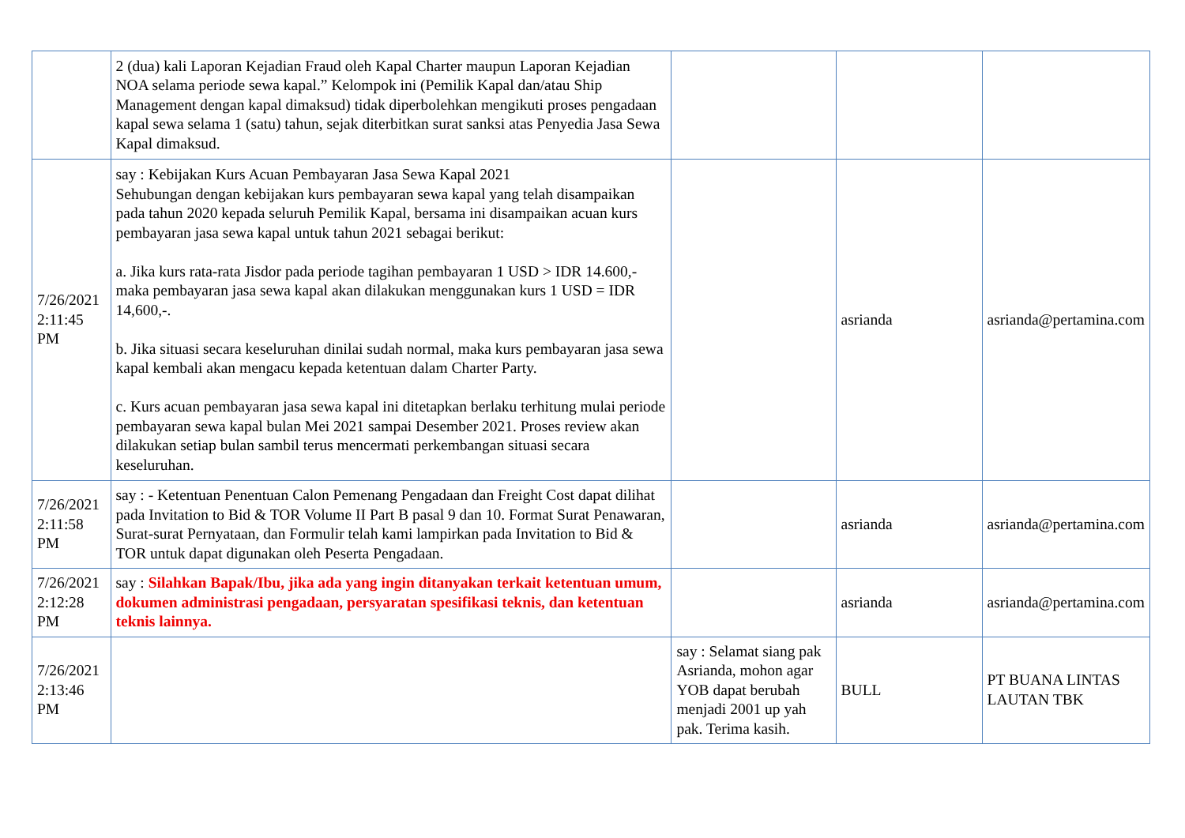| | 2 (dua) kali Laporan Kejadian Fraud oleh Kapal Charter maupun Laporan Kejadian NOA selama periode sewa kapal.” Kelompok ini (Pemilik Kapal dan/atau Ship Management dengan kapal dimaksud) tidak diperbolehkan mengikuti proses pengadaan kapal sewa selama 1 (satu) tahun, sejak diterbitkan surat sanksi atas Penyedia Jasa Sewa Kapal dimaksud. | | | |
| 7/26/2021 2:11:45 PM | say : Kebijakan Kurs Acuan Pembayaran Jasa Sewa Kapal 2021 Sehubungan dengan kebijakan kurs pembayaran sewa kapal yang telah disampaikan pada tahun 2020 kepada seluruh Pemilik Kapal, bersama ini disampaikan acuan kurs pembayaran jasa sewa kapal untuk tahun 2021 sebagai berikut: a. Jika kurs rata-rata Jisdor pada periode tagihan pembayaran 1 USD > IDR 14.600,- maka pembayaran jasa sewa kapal akan dilakukan menggunakan kurs 1 USD = IDR 14,600,-. b. Jika situasi secara keseluruhan dinilai sudah normal, maka kurs pembayaran jasa sewa kapal kembali akan mengacu kepada ketentuan dalam Charter Party. c. Kurs acuan pembayaran jasa sewa kapal ini ditetapkan berlaku terhitung mulai periode pembayaran sewa kapal bulan Mei 2021 sampai Desember 2021. Proses review akan dilakukan setiap bulan sambil terus mencermati perkembangan situasi secara keseluruhan. | | asrianda | asrianda@pertamina.com |
| 7/26/2021 2:11:58 PM | say : - Ketentuan Penentuan Calon Pemenang Pengadaan dan Freight Cost dapat dilihat pada Invitation to Bid & TOR Volume II Part B pasal 9 dan 10. Format Surat Penawaran, Surat-surat Pernyataan, dan Formulir telah kami lampirkan pada Invitation to Bid & TOR untuk dapat digunakan oleh Peserta Pengadaan. | | asrianda | asrianda@pertamina.com |
| 7/26/2021 2:12:28 PM | say : Silahkan Bapak/Ibu, jika ada yang ingin ditanyakan terkait ketentuan umum, dokumen administrasi pengadaan, persyaratan spesifikasi teknis, dan ketentuan teknis lainnya. | | asrianda | asrianda@pertamina.com |
| 7/26/2021 2:13:46 PM | | say : Selamat siang pak Asrianda, mohon agar YOB dapat berubah menjadi 2001 up yah pak. Terima kasih. | BULL | PT BUANA LINTAS LAUTAN TBK |